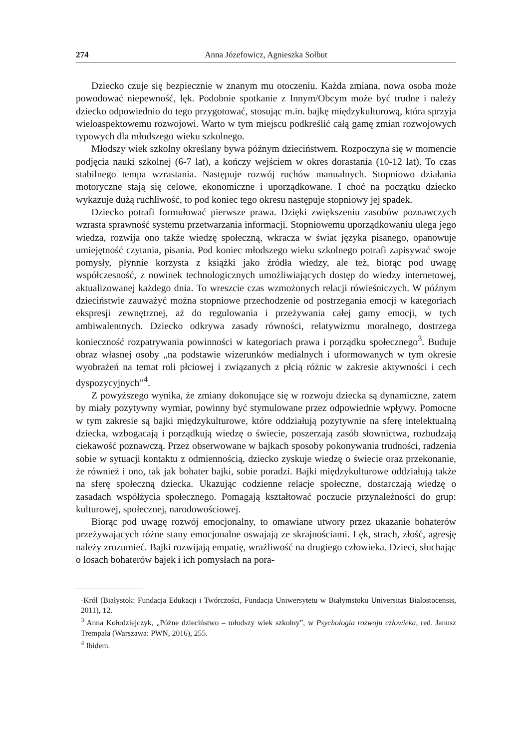274 Anna Józefowicz, Agnieszka Sołbut
Dziecko czuje się bezpiecznie w znanym mu otoczeniu. Każda zmiana, nowa osoba może powodować niepewność, lęk. Podobnie spotkanie z Innym/Obcym może być trudne i należy dziecko odpowiednio do tego przygotować, stosując m.in. bajkę międzykulturową, która sprzyja wieloaspektowemu rozwojowi. Warto w tym miejscu podkreślić całą gamę zmian rozwojowych typowych dla młodszego wieku szkolnego.
Młodszy wiek szkolny określany bywa późnym dzieciństwem. Rozpoczyna się w momencie podjęcia nauki szkolnej (6-7 lat), a kończy wejściem w okres dorastania (10-12 lat). To czas stabilnego tempa wzrastania. Następuje rozwój ruchów manualnych. Stopniowo działania motoryczne stają się celowe, ekonomiczne i uporządkowane. I choć na początku dziecko wykazuje dużą ruchliwość, to pod koniec tego okresu następuje stopniowy jej spadek.
Dziecko potrafi formułować pierwsze prawa. Dzięki zwiększeniu zasobów poznawczych wzrasta sprawność systemu przetwarzania informacji. Stopniowemu uporządkowaniu ulega jego wiedza, rozwija ono także wiedzę społeczną, wkracza w świat języka pisanego, opanowuje umiejętność czytania, pisania. Pod koniec młodszego wieku szkolnego potrafi zapisywać swoje pomysły, płynnie korzysta z książki jako źródła wiedzy, ale też, biorąc pod uwagę współczesność, z nowinek technologicznych umożliwiających dostęp do wiedzy internetowej, aktualizowanej każdego dnia. To wreszcie czas wzmożonych relacji rówieśniczych. W późnym dzieciństwie zauważyć można stopniowe przechodzenie od postrzegania emocji w kategoriach ekspresji zewnętrznej, aż do regulowania i przeżywania całej gamy emocji, w tych ambiwalentnych. Dziecko odkrywa zasady równości, relatywizmu moralnego, dostrzega konieczność rozpatrywania powinności w kategoriach prawa i porządku społecznego<sup>3</sup>. Buduje obraz własnej osoby „na podstawie wizerunków medialnych i uformowanych w tym okresie wyobrażeń na temat roli płciowej i związanych z płcią różnic w zakresie aktywności i cech dyspozycyjnych”<sup>4</sup>.
Z powyższego wynika, że zmiany dokonujące się w rozwoju dziecka są dynamiczne, zatem by miały pozytywny wymiar, powinny być stymulowane przez odpowiednie wpływy. Pomocne w tym zakresie są bajki międzykulturowe, które oddziałują pozytywnie na sferę intelektualną dziecka, wzbogacają i porządkują wiedzę o świecie, poszerzają zasób słownictwa, rozbudzają ciekawość poznawczą. Przez obserwowane w bajkach sposoby pokonywania trudności, radzenia sobie w sytuacji kontaktu z odmiennością, dziecko zyskuje wiedzę o świecie oraz przekonanie, że również i ono, tak jak bohater bajki, sobie poradzi. Bajki międzykulturowe oddziałują także na sferę społeczną dziecka. Ukazując codzienne relacje społeczne, dostarczają wiedzę o zasadach współżycia społecznego. Pomagają kształtować poczucie przynależności do grup: kulturowej, społecznej, narodowościowej.
Biorąc pod uwagę rozwój emocjonalny, to omawiane utwory przez ukazanie bohaterów przeżywających różne stany emocjonalne oswajają ze skrajnościami. Lęk, strach, złość, agresję należy zrozumieć. Bajki rozwijają empatię, wrażliwość na drugiego człowieka. Dzieci, słuchając o losach bohaterów bajek i ich pomysłach na pora-
-Król (Białystok: Fundacja Edukacji i Twórczości, Fundacja Uniwersytetu w Białymstoku Universitas Bialostocensis, 2011), 12.
<sup>3</sup> Anna Kołodziejczyk, „Późne dzieciństwo – młodszy wiek szkolny”, w Psychologia rozwoju człowieka, red. Janusz Trempała (Warszawa: PWN, 2016), 255.
<sup>4</sup> Ibidem.